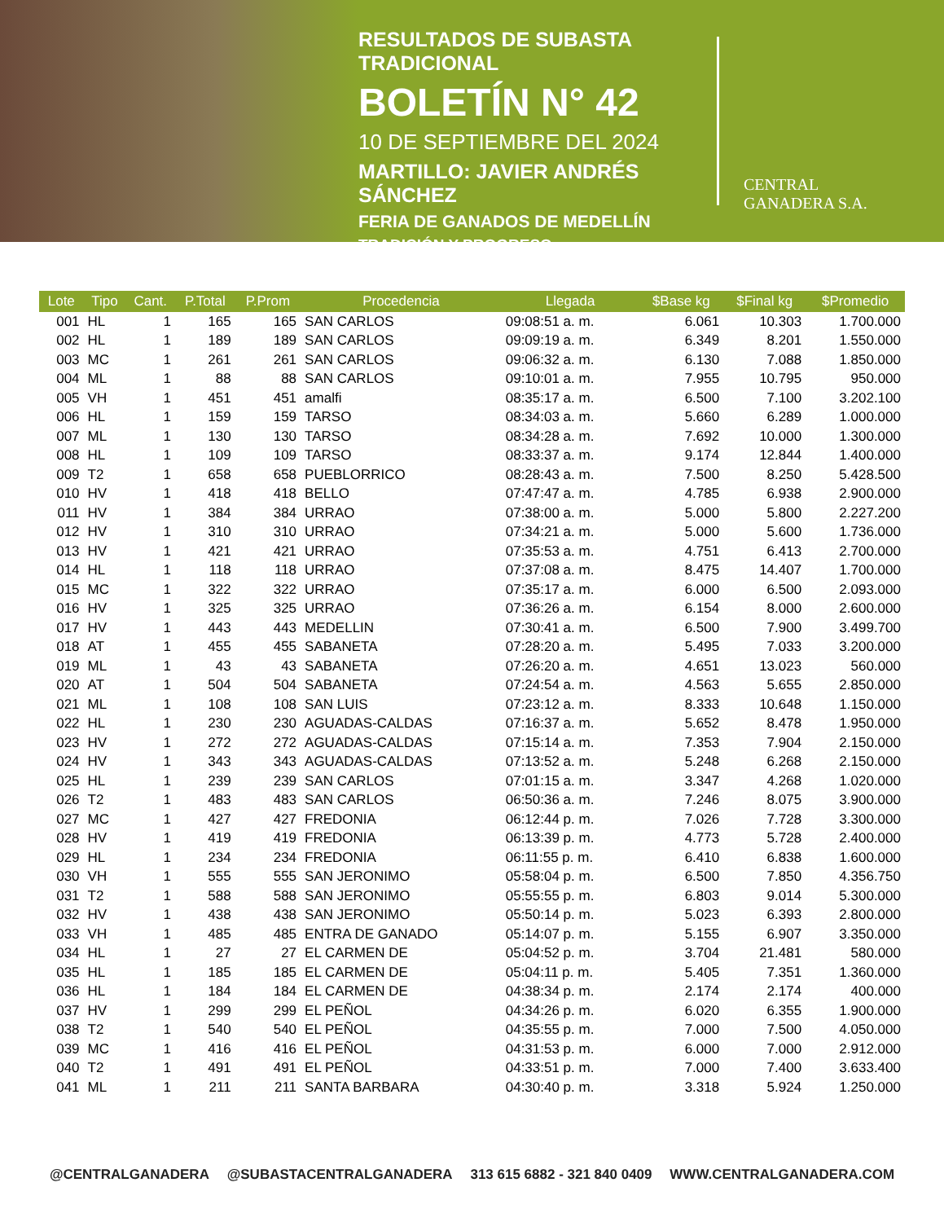RESULTADOS DE SUBASTA TRADICIONAL
BOLETÍN N° 42
10 DE SEPTIEMBRE DEL 2024
MARTILLO: JAVIER ANDRÉS SÁNCHEZ
FERIA DE GANADOS DE MEDELLÍN
TRADICIÓN Y PROGRESO
CENTRAL
GANADERA S.A.
| Lote | Tipo | Cant. | P.Total | P.Prom | Procedencia | Llegada | $Base kg | $Final kg | $Promedio |
| --- | --- | --- | --- | --- | --- | --- | --- | --- | --- |
| 001 | HL | 1 | 165 | 165 | SAN CARLOS | 09:08:51 a. m. | 6.061 | 10.303 | 1.700.000 |
| 002 | HL | 1 | 189 | 189 | SAN CARLOS | 09:09:19 a. m. | 6.349 | 8.201 | 1.550.000 |
| 003 | MC | 1 | 261 | 261 | SAN CARLOS | 09:06:32 a. m. | 6.130 | 7.088 | 1.850.000 |
| 004 | ML | 1 | 88 | 88 | SAN CARLOS | 09:10:01 a. m. | 7.955 | 10.795 | 950.000 |
| 005 | VH | 1 | 451 | 451 | amalfi | 08:35:17 a. m. | 6.500 | 7.100 | 3.202.100 |
| 006 | HL | 1 | 159 | 159 | TARSO | 08:34:03 a. m. | 5.660 | 6.289 | 1.000.000 |
| 007 | ML | 1 | 130 | 130 | TARSO | 08:34:28 a. m. | 7.692 | 10.000 | 1.300.000 |
| 008 | HL | 1 | 109 | 109 | TARSO | 08:33:37 a. m. | 9.174 | 12.844 | 1.400.000 |
| 009 | T2 | 1 | 658 | 658 | PUEBLORRICO | 08:28:43 a. m. | 7.500 | 8.250 | 5.428.500 |
| 010 | HV | 1 | 418 | 418 | BELLO | 07:47:47 a. m. | 4.785 | 6.938 | 2.900.000 |
| 011 | HV | 1 | 384 | 384 | URRAO | 07:38:00 a. m. | 5.000 | 5.800 | 2.227.200 |
| 012 | HV | 1 | 310 | 310 | URRAO | 07:34:21 a. m. | 5.000 | 5.600 | 1.736.000 |
| 013 | HV | 1 | 421 | 421 | URRAO | 07:35:53 a. m. | 4.751 | 6.413 | 2.700.000 |
| 014 | HL | 1 | 118 | 118 | URRAO | 07:37:08 a. m. | 8.475 | 14.407 | 1.700.000 |
| 015 | MC | 1 | 322 | 322 | URRAO | 07:35:17 a. m. | 6.000 | 6.500 | 2.093.000 |
| 016 | HV | 1 | 325 | 325 | URRAO | 07:36:26 a. m. | 6.154 | 8.000 | 2.600.000 |
| 017 | HV | 1 | 443 | 443 | MEDELLIN | 07:30:41 a. m. | 6.500 | 7.900 | 3.499.700 |
| 018 | AT | 1 | 455 | 455 | SABANETA | 07:28:20 a. m. | 5.495 | 7.033 | 3.200.000 |
| 019 | ML | 1 | 43 | 43 | SABANETA | 07:26:20 a. m. | 4.651 | 13.023 | 560.000 |
| 020 | AT | 1 | 504 | 504 | SABANETA | 07:24:54 a. m. | 4.563 | 5.655 | 2.850.000 |
| 021 | ML | 1 | 108 | 108 | SAN LUIS | 07:23:12 a. m. | 8.333 | 10.648 | 1.150.000 |
| 022 | HL | 1 | 230 | 230 | AGUADAS-CALDAS | 07:16:37 a. m. | 5.652 | 8.478 | 1.950.000 |
| 023 | HV | 1 | 272 | 272 | AGUADAS-CALDAS | 07:15:14 a. m. | 7.353 | 7.904 | 2.150.000 |
| 024 | HV | 1 | 343 | 343 | AGUADAS-CALDAS | 07:13:52 a. m. | 5.248 | 6.268 | 2.150.000 |
| 025 | HL | 1 | 239 | 239 | SAN CARLOS | 07:01:15 a. m. | 3.347 | 4.268 | 1.020.000 |
| 026 | T2 | 1 | 483 | 483 | SAN CARLOS | 06:50:36 a. m. | 7.246 | 8.075 | 3.900.000 |
| 027 | MC | 1 | 427 | 427 | FREDONIA | 06:12:44 p. m. | 7.026 | 7.728 | 3.300.000 |
| 028 | HV | 1 | 419 | 419 | FREDONIA | 06:13:39 p. m. | 4.773 | 5.728 | 2.400.000 |
| 029 | HL | 1 | 234 | 234 | FREDONIA | 06:11:55 p. m. | 6.410 | 6.838 | 1.600.000 |
| 030 | VH | 1 | 555 | 555 | SAN JERONIMO | 05:58:04 p. m. | 6.500 | 7.850 | 4.356.750 |
| 031 | T2 | 1 | 588 | 588 | SAN JERONIMO | 05:55:55 p. m. | 6.803 | 9.014 | 5.300.000 |
| 032 | HV | 1 | 438 | 438 | SAN JERONIMO | 05:50:14 p. m. | 5.023 | 6.393 | 2.800.000 |
| 033 | VH | 1 | 485 | 485 | ENTRA DE GANADO | 05:14:07 p. m. | 5.155 | 6.907 | 3.350.000 |
| 034 | HL | 1 | 27 | 27 | EL CARMEN DE | 05:04:52 p. m. | 3.704 | 21.481 | 580.000 |
| 035 | HL | 1 | 185 | 185 | EL CARMEN DE | 05:04:11 p. m. | 5.405 | 7.351 | 1.360.000 |
| 036 | HL | 1 | 184 | 184 | EL CARMEN DE | 04:38:34 p. m. | 2.174 | 2.174 | 400.000 |
| 037 | HV | 1 | 299 | 299 | EL PEÑOL | 04:34:26 p. m. | 6.020 | 6.355 | 1.900.000 |
| 038 | T2 | 1 | 540 | 540 | EL PEÑOL | 04:35:55 p. m. | 7.000 | 7.500 | 4.050.000 |
| 039 | MC | 1 | 416 | 416 | EL PEÑOL | 04:31:53 p. m. | 6.000 | 7.000 | 2.912.000 |
| 040 | T2 | 1 | 491 | 491 | EL PEÑOL | 04:33:51 p. m. | 7.000 | 7.400 | 3.633.400 |
| 041 | ML | 1 | 211 | 211 | SANTA BARBARA | 04:30:40 p. m. | 3.318 | 5.924 | 1.250.000 |
@CENTRALGANADERA @SUBASTACENTRALGANADERA 313 615 6882 - 321 840 0409 WWW.CENTRALGANADERA.COM